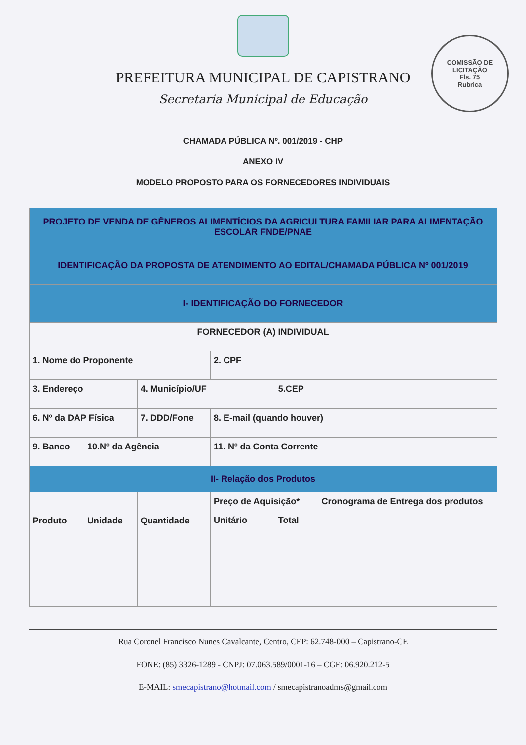PREFEITURA MUNICIPAL DE CAPISTRANO
Secretaria Municipal de Educação
COMISSÃO DE LICITAÇÃO
Fls. 75
Rubrica
CHAMADA PÚBLICA Nº. 001/2019 - CHP
ANEXO IV
MODELO PROPOSTO PARA OS FORNECEDORES INDIVIDUAIS
| PROJETO DE VENDA DE GÊNEROS ALIMENTÍCIOS DA AGRICULTURA FAMILIAR PARA ALIMENTAÇÃO ESCOLAR FNDE/PNAE | | | | | |
| IDENTIFICAÇÃO DA PROPOSTA DE ATENDIMENTO AO EDITAL/CHAMADA PÚBLICA Nº 001/2019 | | | | | |
| I- IDENTIFICAÇÃO DO FORNECEDOR | | | | | |
| FORNECEDOR (A) INDIVIDUAL | | | | | |
| 1. Nome do Proponente | | | 2. CPF | | |
| 3. Endereço | | 4. Município/UF | | 5.CEP | |
| 6. Nº da DAP Física | | 7. DDD/Fone | 8. E-mail (quando houver) | | |
| 9. Banco | 10.Nº da Agência | | 11. Nº da Conta Corrente | | |
| II- Relação dos Produtos | | | | | |
| Produto | Unidade | Quantidade | Preço de Aquisição* | | Cronograma de Entrega dos produtos |
| | | | Unitário | Total | |
Rua Coronel Francisco Nunes Cavalcante, Centro, CEP: 62.748-000 – Capistrano-CE
FONE: (85) 3326-1289 - CNPJ: 07.063.589/0001-16 – CGF: 06.920.212-5
E-MAIL: smecapistrano@hotmail.com / smecapistranoadms@gmail.com